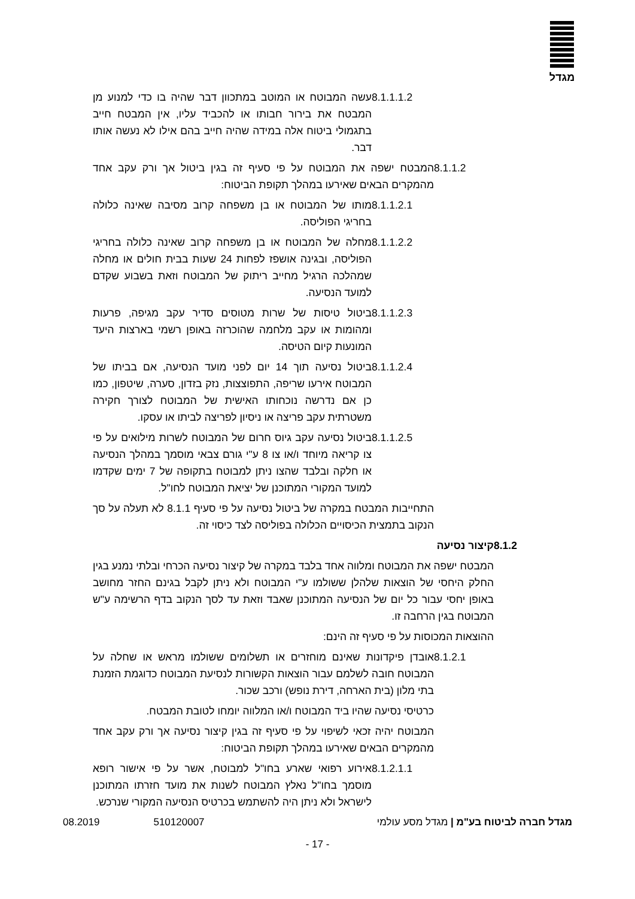מגדל
8.1.1.1.2 עשה המבוטח או המוטב במתכוון דבר שהיה בו כדי למנוע מן המבטח את בירור חבותו או להכביד עליו, אין המבטח חייב בתגמולי ביטוח אלה במידה שהיה חייב בהם אילו לא נעשה אותו דבר.
8.1.1.2 המבטח ישפה את המבוטח על פי סעיף זה בגין ביטול אך ורק עקב אחד מהמקרים הבאים שאירעו במהלך תקופת הביטוח:
8.1.1.2.1 מותו של המבוטח או בן משפחה קרוב מסיבה שאינה כלולה בחריגי הפוליסה.
8.1.1.2.2 מחלה של המבוטח או בן משפחה קרוב שאינה כלולה בחריגי הפוליסה, ובגינה אושפז לפחות 24 שעות בבית חולים או מחלה שמהלכה הרגיל מחייב ריתוק של המבוטח וזאת בשבוע שקדם למועד הנסיעה.
8.1.1.2.3 ביטול טיסות של שרות מטוסים סדיר עקב מגיפה, פרעות ומהומות או עקב מלחמה שהוכרזה באופן רשמי בארצות היעד המונעות קיום הטיסה.
8.1.1.2.4 ביטול נסיעה תוך 14 יום לפני מועד הנסיעה, אם בביתו של המבוטח אירעו שריפה, התפוצצות, נזק בזדון, סערה, שיטפון, כמו כן אם נדרשה נוכחותו האישית של המבוטח לצורך חקירה משטרתית עקב פריצה או ניסיון לפריצה לביתו או עסקו.
8.1.1.2.5 ביטול נסיעה עקב גיוס חרום של המבוטח לשרות מילואים על פי צו קריאה מיוחד ו/או צו 8 ע"י גורם צבאי מוסמך במהלך הנסיעה או חלקה ובלבד שהצו ניתן למבוטח בתקופה של 7 ימים שקדמו למועד המקורי המתוכנן של יציאת המבוטח לחו"ל.
התחייבות המבטח במקרה של ביטול נסיעה על פי סעיף 8.1.1 לא תעלה על סך הנקוב בתמצית הכיסויים הכלולה בפוליסה לצד כיסוי זה.
8.1.2 קיצור נסיעה
המבטח ישפה את המבוטח ומלווה אחד בלבד במקרה של קיצור נסיעה הכרחי ובלתי נמנע בגין החלק היחסי של הוצאות שלהלן ששולמו ע"י המבוטח ולא ניתן לקבל בגינם החזר מחושב באופן יחסי עבור כל יום של הנסיעה המתוכנן שאבד וזאת עד לסך הנקוב בדף הרשימה ע"ש המבוטח בגין הרחבה זו.
ההוצאות המכוסות על פי סעיף זה הינם:
8.1.2.1 אובדן פיקדונות שאינם מוחזרים או תשלומים ששולמו מראש או שחלה על המבוטח חובה לשלמם עבור הוצאות הקשורות לנסיעת המבוטח כדוגמת הזמנת בתי מלון (בית הארחה, דירת נופש) ורכב שכור.
כרטיסי נסיעה שהיו ביד המבוטח ו/או המלווה יומחו לטובת המבטח.
המבוטח יהיה זכאי לשיפוי על פי סעיף זה בגין קיצור נסיעה אך ורק עקב אחד מהמקרים הבאים שאירעו במהלך תקופת הביטוח:
8.1.2.1.1 אירוע רפואי שארע בחו"ל למבוטח, אשר על פי אישור רופא מוסמך בחו"ל נאלץ המבוטח לשנות את מועד חזרתו המתוכנן לישראל ולא ניתן היה להשתמש בכרטיס הנסיעה המקורי שנרכש.
מגדל חברה לביטוח בע"מ | מגדל מסע עולמי 510120007 08.2019
- 17 -